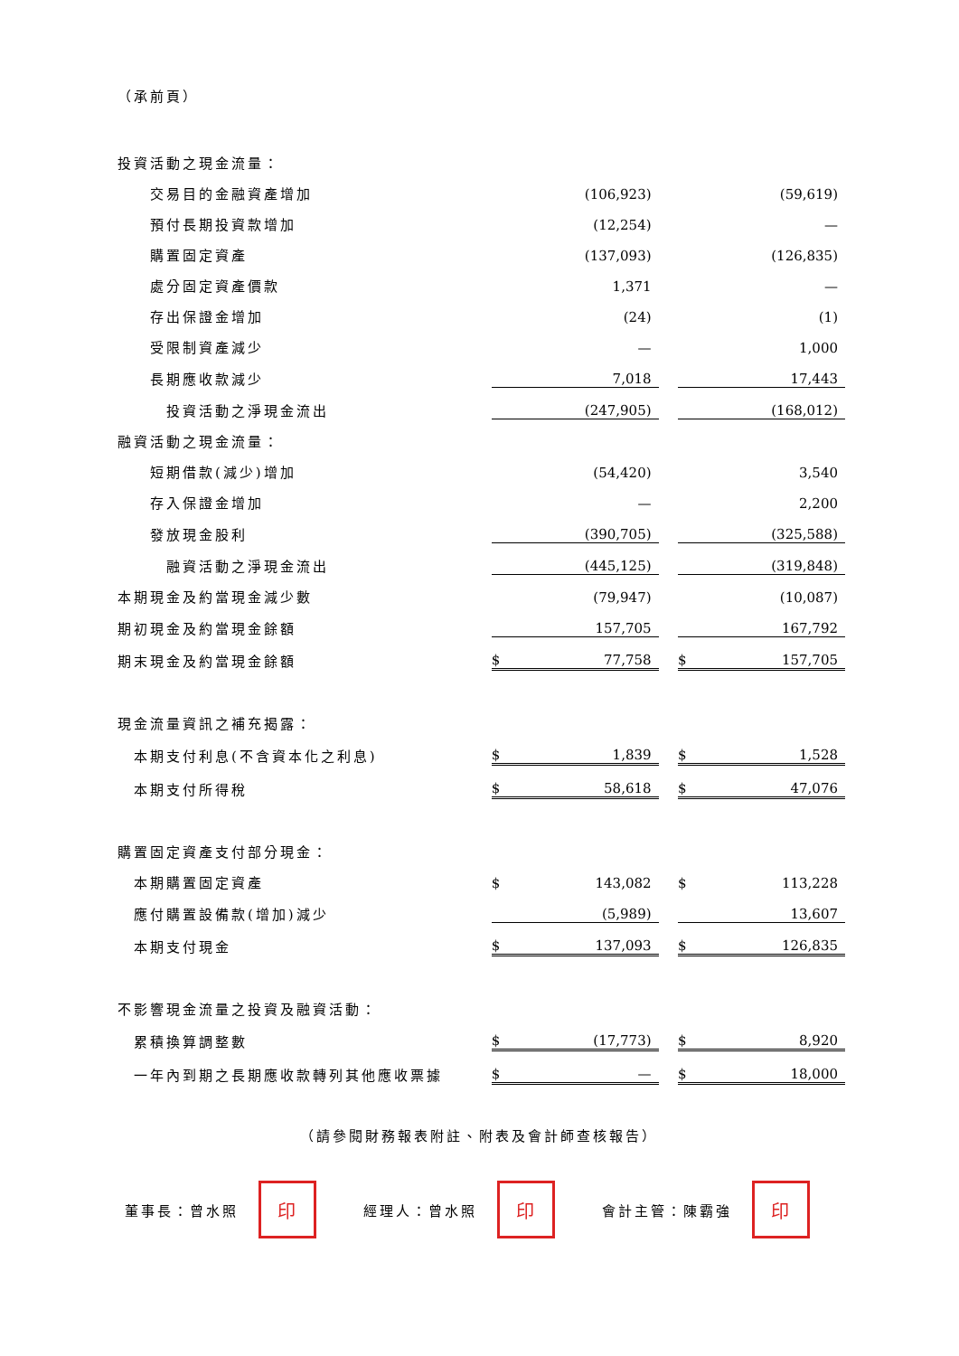（承前頁）
| 投資活動之現金流量： | | | | | |
| 交易目的金融資產增加 | | (106,923) | | | (59,619) |
| 預付長期投資款增加 | | (12,254) | | | — |
| 購置固定資產 | | (137,093) | | | (126,835) |
| 處分固定資產價款 | | 1,371 | | | — |
| 存出保證金增加 | | (24) | | | (1) |
| 受限制資產減少 | | — | | | 1,000 |
| 長期應收款減少 | | 7,018 | | | 17,443 |
| 投資活動之淨現金流出 | | (247,905) | | | (168,012) |
| 融資活動之現金流量： | | | | | |
| 短期借款(減少)增加 | | (54,420) | | | 3,540 |
| 存入保證金增加 | | — | | | 2,200 |
| 發放現金股利 | | (390,705) | | | (325,588) |
| 融資活動之淨現金流出 | | (445,125) | | | (319,848) |
| 本期現金及約當現金減少數 | | (79,947) | | | (10,087) |
| 期初現金及約當現金餘額 | | 157,705 | | | 167,792 |
| 期末現金及約當現金餘額 | $ | 77,758 | | $ | 157,705 |
| 現金流量資訊之補充揭露： | | | | | |
| 本期支付利息(不含資本化之利息) | $ | 1,839 | | $ | 1,528 |
| 本期支付所得稅 | $ | 58,618 | | $ | 47,076 |
| 購置固定資產支付部分現金： | | | | | |
| 本期購置固定資產 | $ | 143,082 | | $ | 113,228 |
| 應付購置設備款(增加)減少 | | (5,989) | | | 13,607 |
| 本期支付現金 | $ | 137,093 | | $ | 126,835 |
| 不影響現金流量之投資及融資活動： | | | | | |
| 累積換算調整數 | $ | (17,773) | | $ | 8,920 |
| 一年內到期之長期應收款轉列其他應收票據 | $ | — | | $ | 18,000 |
（請參閱財務報表附註、附表及會計師查核報告）
董事長：曾水照
印
經理人：曾水照
印
會計主管：陳霸強
印